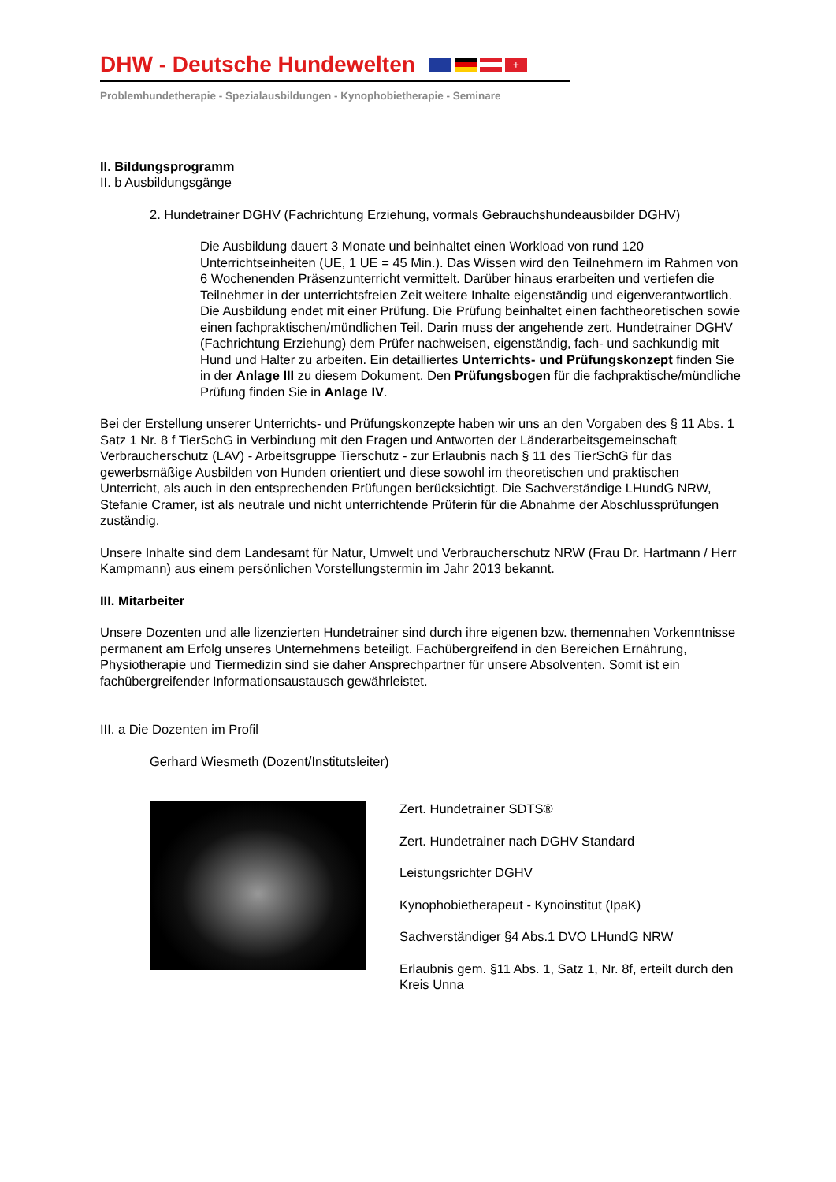DHW - Deutsche Hundewelten
+
Problemhundetherapie - Spezialausbildungen - Kynophobietherapie - Seminare
II. Bildungsprogramm
II. b Ausbildungsgänge
2. Hundetrainer DGHV (Fachrichtung Erziehung, vormals Gebrauchshundeausbilder DGHV)
Die Ausbildung dauert 3 Monate und beinhaltet einen Workload von rund 120 Unterrichtseinheiten (UE, 1 UE = 45 Min.). Das Wissen wird den Teilnehmern im Rahmen von 6 Wochenenden Präsenzunterricht vermittelt. Darüber hinaus erarbeiten und vertiefen die Teilnehmer in der unterrichtsfreien Zeit weitere Inhalte eigenständig und eigenverantwortlich. Die Ausbildung endet mit einer Prüfung. Die Prüfung beinhaltet einen fachtheoretischen sowie einen fachpraktischen/mündlichen Teil. Darin muss der angehende zert. Hundetrainer DGHV (Fachrichtung Erziehung) dem Prüfer nachweisen, eigenständig, fach- und sachkundig mit Hund und Halter zu arbeiten. Ein detailliertes Unterrichts- und Prüfungskonzept finden Sie in der Anlage III zu diesem Dokument. Den Prüfungsbogen für die fachpraktische/mündliche Prüfung finden Sie in Anlage IV.
Bei der Erstellung unserer Unterrichts- und Prüfungskonzepte haben wir uns an den Vorgaben des § 11 Abs. 1 Satz 1 Nr. 8 f TierSchG in Verbindung mit den Fragen und Antworten der Länderarbeitsgemeinschaft Verbraucherschutz (LAV) - Arbeitsgruppe Tierschutz - zur Erlaubnis nach § 11 des TierSchG für das gewerbsmäßige Ausbilden von Hunden orientiert und diese sowohl im theoretischen und praktischen Unterricht, als auch in den entsprechenden Prüfungen berücksichtigt. Die Sachverständige LHundG NRW, Stefanie Cramer, ist als neutrale und nicht unterrichtende Prüferin für die Abnahme der Abschlussprüfungen zuständig.
Unsere Inhalte sind dem Landesamt für Natur, Umwelt und Verbraucherschutz NRW (Frau Dr. Hartmann / Herr Kampmann) aus einem persönlichen Vorstellungstermin im Jahr 2013 bekannt.
III. Mitarbeiter
Unsere Dozenten und alle lizenzierten Hundetrainer sind durch ihre eigenen bzw. themennahen Vorkenntnisse permanent am Erfolg unseres Unternehmens beteiligt. Fachübergreifend in den Bereichen Ernährung, Physiotherapie und Tiermedizin sind sie daher Ansprechpartner für unsere Absolventen. Somit ist ein fachübergreifender Informationsaustausch gewährleistet.
III. a Die Dozenten im Profil
Gerhard Wiesmeth (Dozent/Institutsleiter)
Zert. Hundetrainer SDTS®
Zert. Hundetrainer nach DGHV Standard
Leistungsrichter DGHV
Kynophobietherapeut - Kynoinstitut (IpaK)
Sachverständiger §4 Abs.1 DVO LHundG NRW
Erlaubnis gem. §11 Abs. 1, Satz 1, Nr. 8f, erteilt durch den Kreis Unna